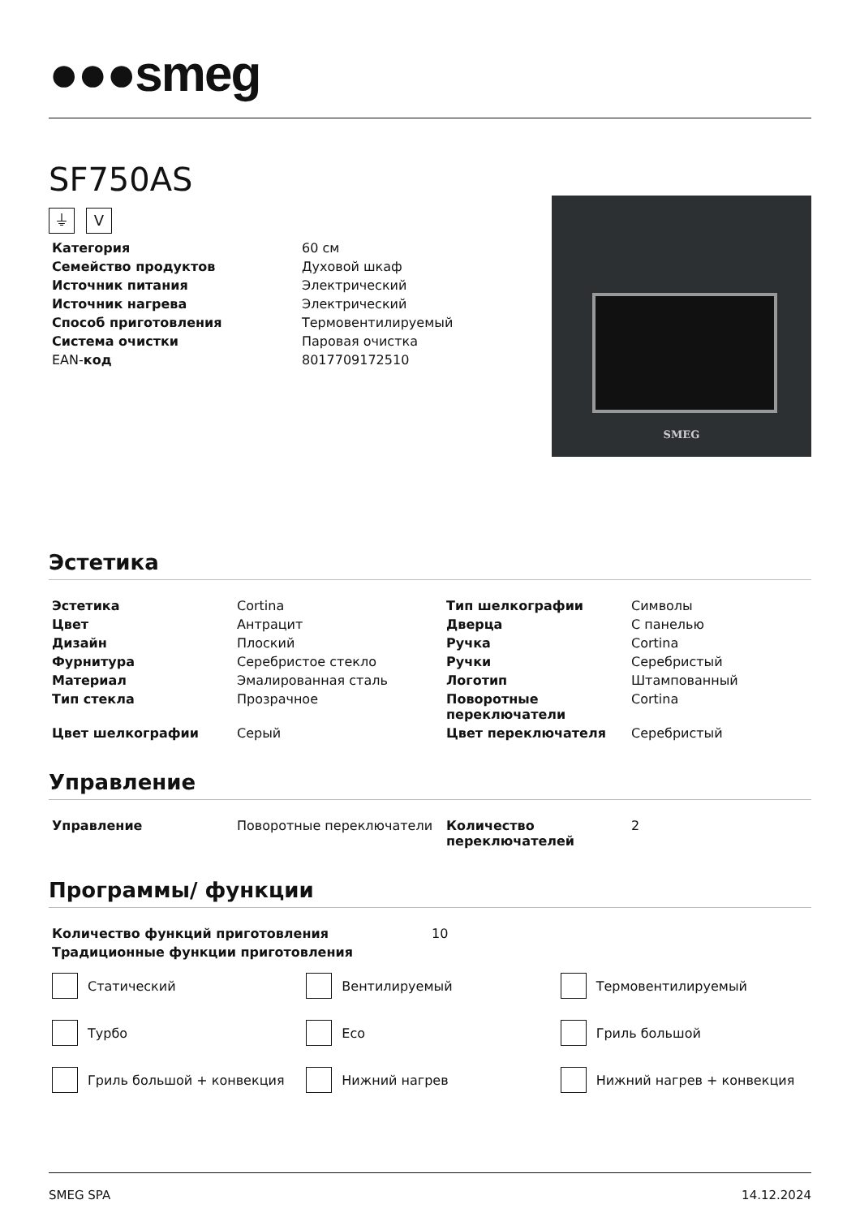●●●smeg
SF750AS
⏚ V
| Категория | 60 см |
| Семейство продуктов | Духовой шкаф |
| Источник питания | Электрический |
| Источник нагрева | Электрический |
| Способ приготовления | Термовентилируемый |
| Система очистки | Паровая очистка |
| EAN- код | 8017709172510 |
SMEG
Эстетика
| Эстетика | Cortina | Тип шелкографии | Символы |
| Цвет | Антрацит | Дверца | С панелью |
| Дизайн | Плоский | Ручка | Cortina |
| Фурнитура | Серебристое стекло | Ручки | Серебристый |
| Материал | Эмалированная сталь | Логотип | Штампованный |
| Тип стекла | Прозрачное | Поворотные переключатели | Cortina |
| Цвет шелкографии | Серый | Цвет переключателя | Серебристый |
Управление
| Управление | Поворотные переключатели | Количество переключателей | 2 |
Программы/ функции
| Количество функций приготовления | 10 |
| Традиционные функции приготовления | |
Статический
Вентилируемый
Термовентилируемый
Турбо
Eco
Гриль большой
Гриль большой + конвекция
Нижний нагрев
Нижний нагрев + конвекция
SMEG SPA 14.12.2024